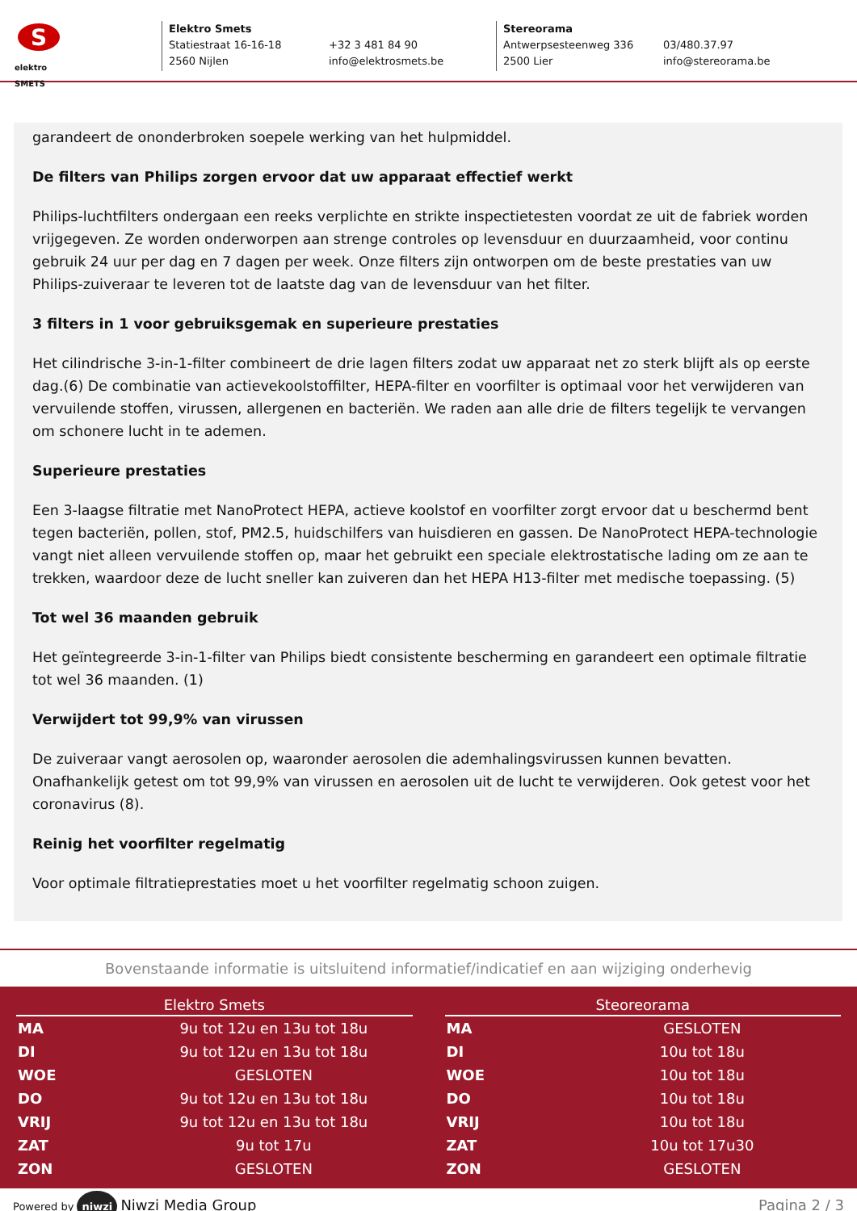S
elektro
SMETS
Elektro Smets
Statiestraat 16-16-18
2560 Nijlen
+32 3 481 84 90
info@elektrosmets.be
Stereorama
Antwerpsesteenweg 336
2500 Lier
03/480.37.97
info@stereorama.be
garandeert de ononderbroken soepele werking van het hulpmiddel.
De filters van Philips zorgen ervoor dat uw apparaat effectief werkt
Philips-luchtfilters ondergaan een reeks verplichte en strikte inspectietesten voordat ze uit de fabriek worden vrijgegeven. Ze worden onderworpen aan strenge controles op levensduur en duurzaamheid, voor continu gebruik 24 uur per dag en 7 dagen per week. Onze filters zijn ontworpen om de beste prestaties van uw Philips-zuiveraar te leveren tot de laatste dag van de levensduur van het filter.
3 filters in 1 voor gebruiksgemak en superieure prestaties
Het cilindrische 3-in-1-filter combineert de drie lagen filters zodat uw apparaat net zo sterk blijft als op eerste dag.(6) De combinatie van actievekoolstoffilter, HEPA-filter en voorfilter is optimaal voor het verwijderen van vervuilende stoffen, virussen, allergenen en bacteriën. We raden aan alle drie de filters tegelijk te vervangen om schonere lucht in te ademen.
Superieure prestaties
Een 3-laagse filtratie met NanoProtect HEPA, actieve koolstof en voorfilter zorgt ervoor dat u beschermd bent tegen bacteriën, pollen, stof, PM2.5, huidschilfers van huisdieren en gassen. De NanoProtect HEPA-technologie vangt niet alleen vervuilende stoffen op, maar het gebruikt een speciale elektrostatische lading om ze aan te trekken, waardoor deze de lucht sneller kan zuiveren dan het HEPA H13-filter met medische toepassing. (5)
Tot wel 36 maanden gebruik
Het geïntegreerde 3-in-1-filter van Philips biedt consistente bescherming en garandeert een optimale filtratie tot wel 36 maanden. (1)
Verwijdert tot 99,9% van virussen
De zuiveraar vangt aerosolen op, waaronder aerosolen die ademhalingsvirussen kunnen bevatten. Onafhankelijk getest om tot 99,9% van virussen en aerosolen uit de lucht te verwijderen. Ook getest voor het coronavirus (8).
Reinig het voorfilter regelmatig
Voor optimale filtratieprestaties moet u het voorfilter regelmatig schoon zuigen.
Bovenstaande informatie is uitsluitend informatief/indicatief en aan wijziging onderhevig
| Elektro Smets | |
| --- | --- |
| MA | 9u tot 12u en 13u tot 18u |
| DI | 9u tot 12u en 13u tot 18u |
| WOE | GESLOTEN |
| DO | 9u tot 12u en 13u tot 18u |
| VRIJ | 9u tot 12u en 13u tot 18u |
| ZAT | 9u tot 17u |
| ZON | GESLOTEN |
| Steoreorama | |
| --- | --- |
| MA | GESLOTEN |
| DI | 10u tot 18u |
| WOE | 10u tot 18u |
| DO | 10u tot 18u |
| VRIJ | 10u tot 18u |
| ZAT | 10u tot 17u30 |
| ZON | GESLOTEN |
Powered by niwzi Niwzi Media Group
Pagina 2 / 3